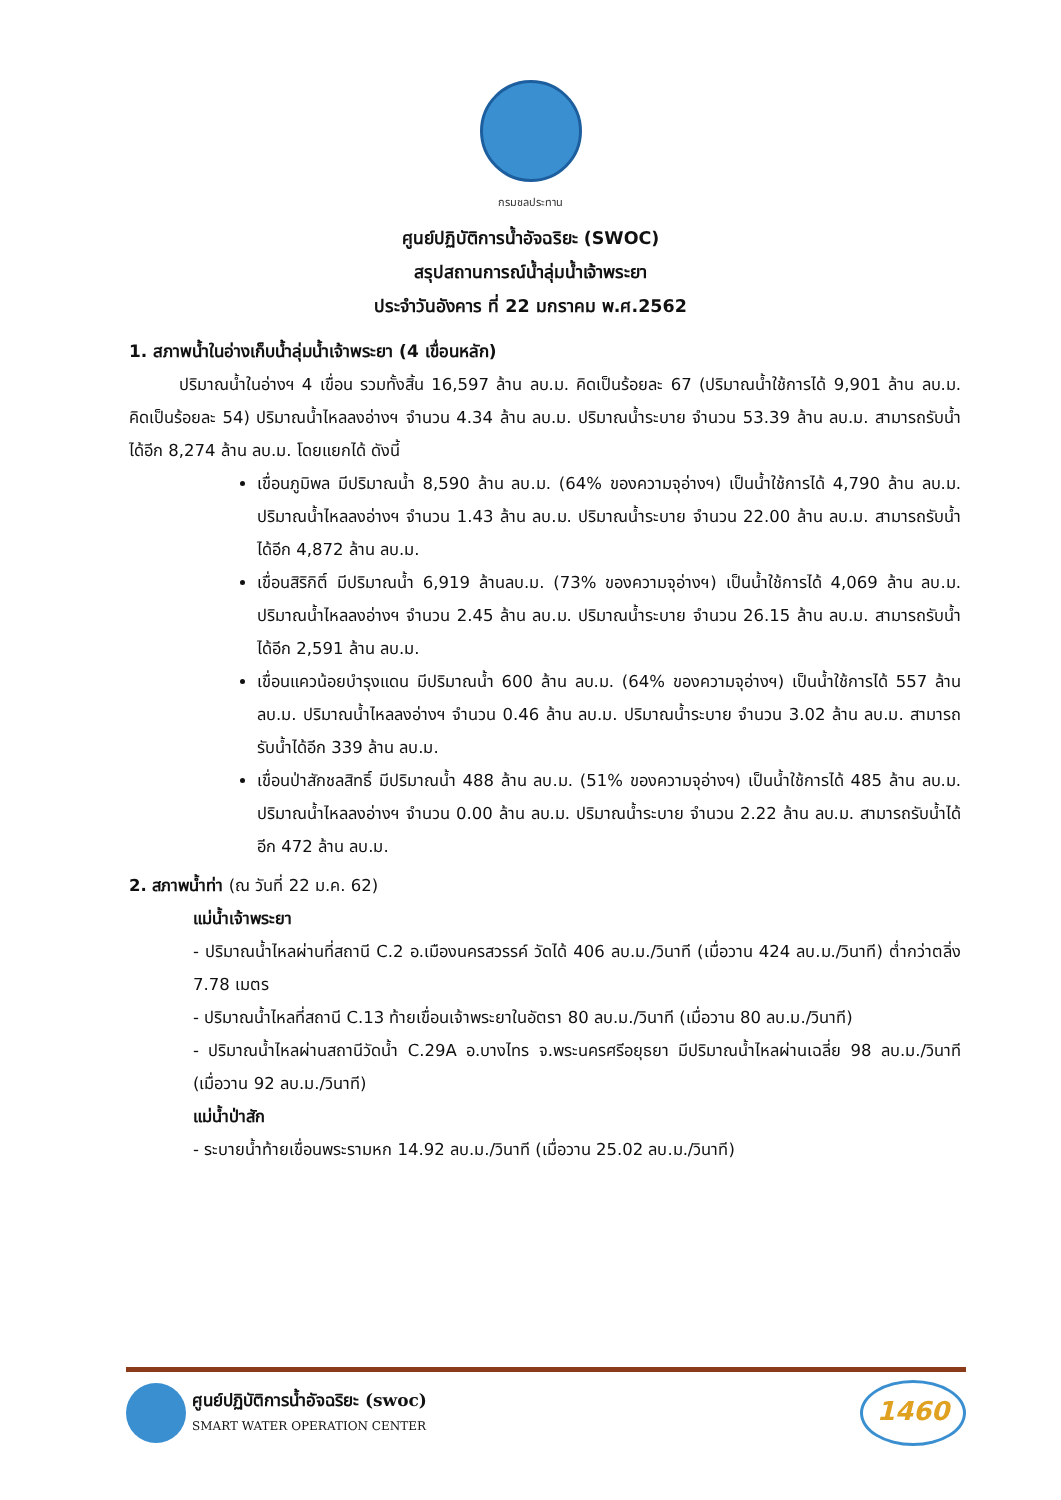กรมชลประทาน
ศูนย์ปฏิบัติการน้ำอัจฉริยะ (SWOC)
สรุปสถานการณ์น้ำลุ่มน้ำเจ้าพระยา
ประจำวันอังคาร ที่ 22 มกราคม พ.ศ.2562
1. สภาพน้ำในอ่างเก็บน้ำลุ่มน้ำเจ้าพระยา (4 เขื่อนหลัก)
   ปริมาณน้ำในอ่างฯ 4 เขื่อน รวมทั้งสิ้น 16,597 ล้าน ลบ.ม. คิดเป็นร้อยละ 67 (ปริมาณน้ำใช้การได้ 9,901 ล้าน ลบ.ม. คิดเป็นร้อยละ 54) ปริมาณน้ำไหลลงอ่างฯ จำนวน 4.34 ล้าน ลบ.ม. ปริมาณน้ำระบาย จำนวน 53.39 ล้าน ลบ.ม. สามารถรับน้ำได้อีก 8,274 ล้าน ลบ.ม. โดยแยกได้ ดังนี้
เขื่อนภูมิพล มีปริมาณน้ำ 8,590 ล้าน ลบ.ม. (64% ของความจุอ่างฯ) เป็นน้ำใช้การได้ 4,790 ล้าน ลบ.ม. ปริมาณน้ำไหลลงอ่างฯ จำนวน 1.43 ล้าน ลบ.ม. ปริมาณน้ำระบาย จำนวน 22.00 ล้าน ลบ.ม. สามารถรับน้ำได้อีก 4,872 ล้าน ลบ.ม.
เขื่อนสิริกิติ์ มีปริมาณน้ำ 6,919 ล้านลบ.ม. (73% ของความจุอ่างฯ) เป็นน้ำใช้การได้ 4,069 ล้าน ลบ.ม. ปริมาณน้ำไหลลงอ่างฯ จำนวน 2.45 ล้าน ลบ.ม. ปริมาณน้ำระบาย จำนวน 26.15 ล้าน ลบ.ม. สามารถรับน้ำได้อีก 2,591 ล้าน ลบ.ม.
เขื่อนแควน้อยบำรุงแดน มีปริมาณน้ำ 600 ล้าน ลบ.ม. (64% ของความจุอ่างฯ) เป็นน้ำใช้การได้ 557 ล้าน ลบ.ม. ปริมาณน้ำไหลลงอ่างฯ จำนวน 0.46 ล้าน ลบ.ม. ปริมาณน้ำระบาย จำนวน 3.02 ล้าน ลบ.ม. สามารถรับน้ำได้อีก 339 ล้าน ลบ.ม.
เขื่อนป่าสักชลสิทธิ์ มีปริมาณน้ำ 488 ล้าน ลบ.ม. (51% ของความจุอ่างฯ) เป็นน้ำใช้การได้ 485 ล้าน ลบ.ม. ปริมาณน้ำไหลลงอ่างฯ จำนวน 0.00 ล้าน ลบ.ม. ปริมาณน้ำระบาย จำนวน 2.22 ล้าน ลบ.ม. สามารถรับน้ำได้อีก 472 ล้าน ลบ.ม.
2. สภาพน้ำท่า (ณ วันที่ 22 ม.ค. 62)
แม่น้ำเจ้าพระยา
- ปริมาณน้ำไหลผ่านที่สถานี C.2 อ.เมืองนครสวรรค์ วัดได้ 406 ลบ.ม./วินาที (เมื่อวาน 424 ลบ.ม./วินาที) ต่ำกว่าตลิ่ง 7.78 เมตร
- ปริมาณน้ำไหลที่สถานี C.13 ท้ายเขื่อนเจ้าพระยาในอัตรา 80 ลบ.ม./วินาที (เมื่อวาน 80 ลบ.ม./วินาที)
- ปริมาณน้ำไหลผ่านสถานีวัดน้ำ C.29A อ.บางไทร จ.พระนครศรีอยุธยา มีปริมาณน้ำไหลผ่านเฉลี่ย 98 ลบ.ม./วินาที (เมื่อวาน 92 ลบ.ม./วินาที)
แม่น้ำป่าสัก
- ระบายน้ำท้ายเขื่อนพระรามหก 14.92 ลบ.ม./วินาที (เมื่อวาน 25.02 ลบ.ม./วินาที)
ศูนย์ปฏิบัติการน้ำอัจฉริยะ (swoc)
SMART WATER OPERATION CENTER
1460